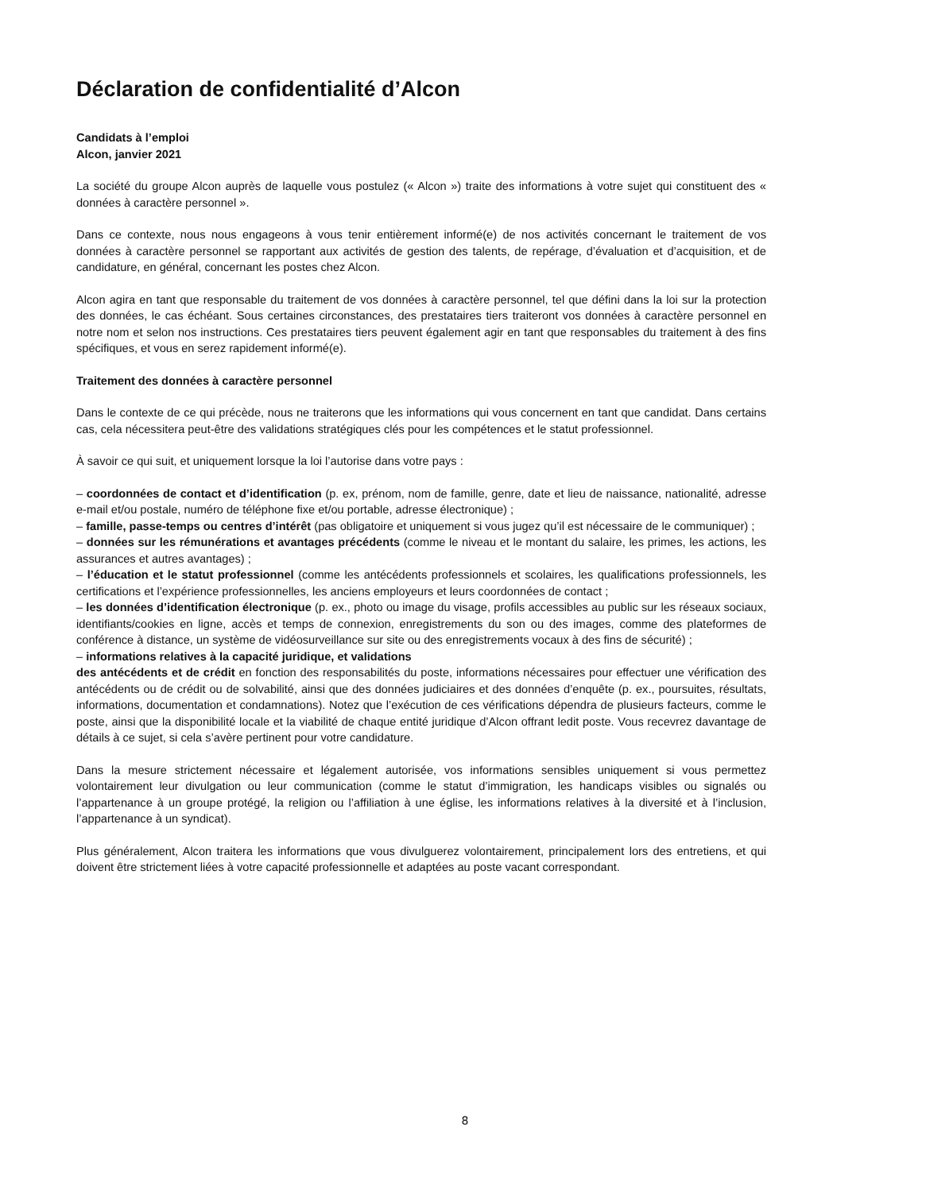Déclaration de confidentialité d’Alcon
Candidats à l’emploi
Alcon, janvier 2021
La société du groupe Alcon auprès de laquelle vous postulez (« Alcon ») traite des informations à votre sujet qui constituent des « données à caractère personnel ».
Dans ce contexte, nous nous engageons à vous tenir entièrement informé(e) de nos activités concernant le traitement de vos données à caractère personnel se rapportant aux activités de gestion des talents, de repérage, d’évaluation et d’acquisition, et de candidature, en général, concernant les postes chez Alcon.
Alcon agira en tant que responsable du traitement de vos données à caractère personnel, tel que défini dans la loi sur la protection des données, le cas échéant. Sous certaines circonstances, des prestataires tiers traiteront vos données à caractère personnel en notre nom et selon nos instructions. Ces prestataires tiers peuvent également agir en tant que responsables du traitement à des fins spécifiques, et vous en serez rapidement informé(e).
Traitement des données à caractère personnel
Dans le contexte de ce qui précède, nous ne traiterons que les informations qui vous concernent en tant que candidat. Dans certains cas, cela nécessitera peut-être des validations stratégiques clés pour les compétences et le statut professionnel.
À savoir ce qui suit, et uniquement lorsque la loi l’autorise dans votre pays :
– coordonnées de contact et d’identification (p. ex, prénom, nom de famille, genre, date et lieu de naissance, nationalité, adresse e-mail et/ou postale, numéro de téléphone fixe et/ou portable, adresse électronique) ;
– famille, passe-temps ou centres d’intérêt (pas obligatoire et uniquement si vous jugez qu’il est nécessaire de le communiquer) ;
– données sur les rémunérations et avantages précédents (comme le niveau et le montant du salaire, les primes, les actions, les assurances et autres avantages) ;
– l’éducation et le statut professionnel (comme les antécédents professionnels et scolaires, les qualifications professionnels, les certifications et l’expérience professionnelles, les anciens employeurs et leurs coordonnées de contact ;
– les données d’identification électronique (p. ex., photo ou image du visage, profils accessibles au public sur les réseaux sociaux, identifiants/cookies en ligne, accès et temps de connexion, enregistrements du son ou des images, comme des plateformes de conférence à distance, un système de vidéosurveillance sur site ou des enregistrements vocaux à des fins de sécurité) ;
– informations relatives à la capacité juridique, et validations
des antécédents et de crédit en fonction des responsabilités du poste, informations nécessaires pour effectuer une vérification des antécédents ou de crédit ou de solvabilité, ainsi que des données judiciaires et des données d’enquête (p. ex., poursuites, résultats, informations, documentation et condamnations). Notez que l’exécution de ces vérifications dépendra de plusieurs facteurs, comme le poste, ainsi que la disponibilité locale et la viabilité de chaque entité juridique d’Alcon offrant ledit poste. Vous recevrez davantage de détails à ce sujet, si cela s’avère pertinent pour votre candidature.
Dans la mesure strictement nécessaire et légalement autorisée, vos informations sensibles uniquement si vous permettez volontairement leur divulgation ou leur communication (comme le statut d’immigration, les handicaps visibles ou signalés ou l’appartenance à un groupe protégé, la religion ou l’affiliation à une église, les informations relatives à la diversité et à l’inclusion, l’appartenance à un syndicat).
Plus généralement, Alcon traitera les informations que vous divulguerez volontairement, principalement lors des entretiens, et qui doivent être strictement liées à votre capacité professionnelle et adaptées au poste vacant correspondant.
8